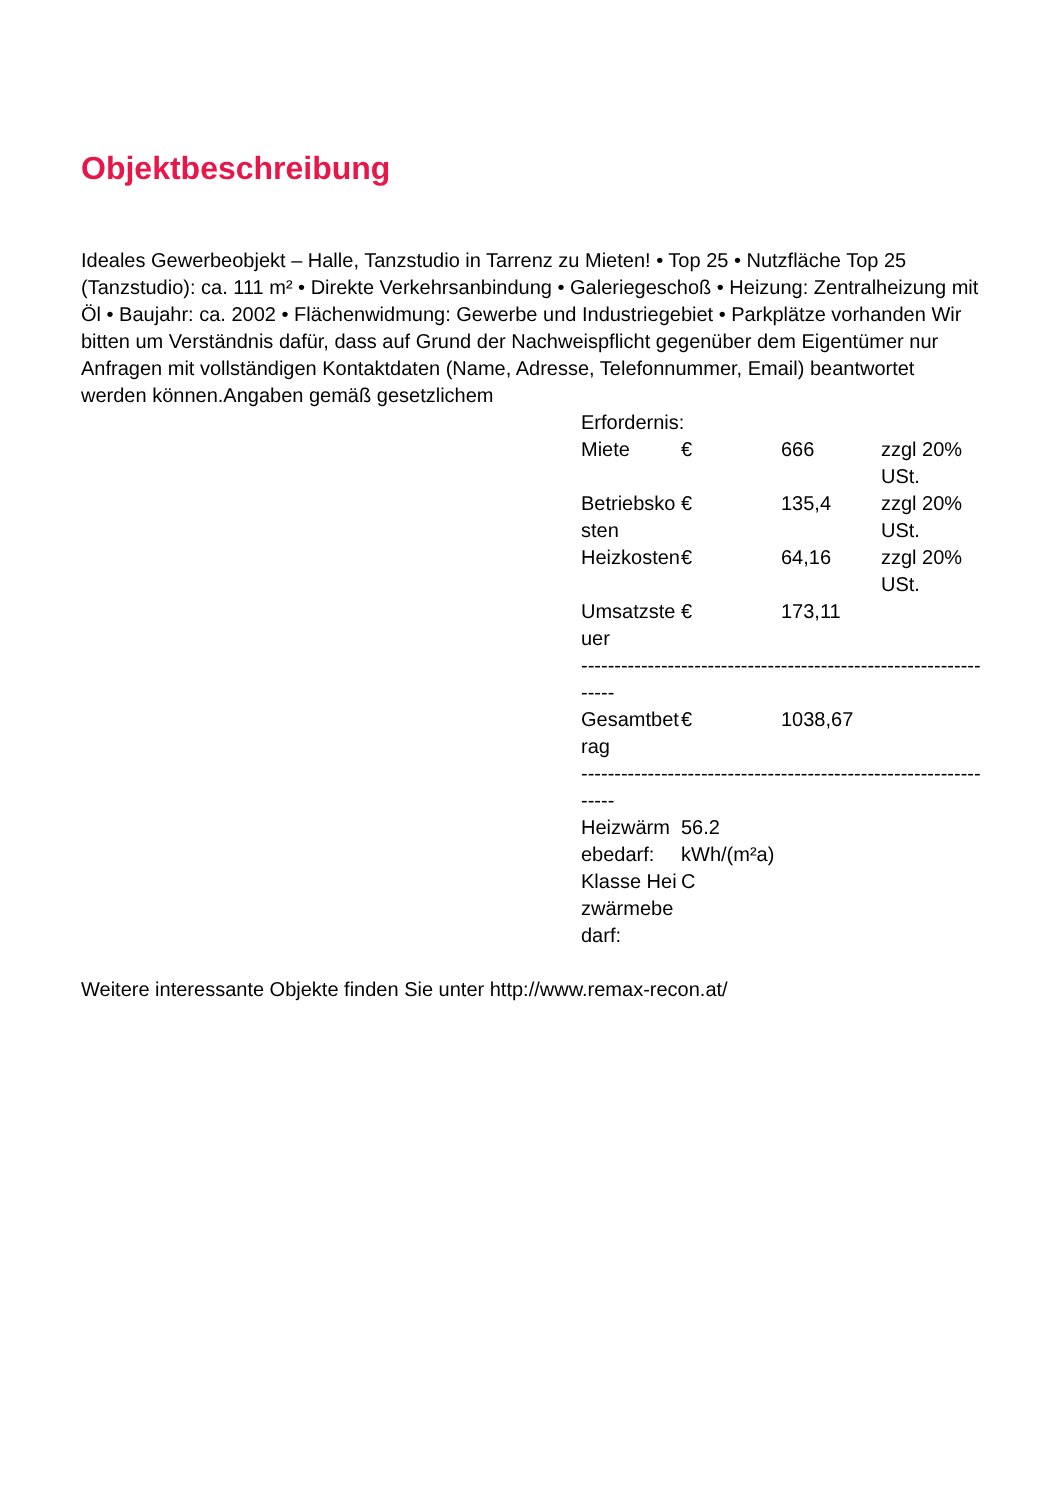Objektbeschreibung
Ideales Gewerbeobjekt – Halle, Tanzstudio in Tarrenz zu Mieten! • Top 25 • Nutzfläche Top 25 (Tanzstudio): ca. 111 m² • Direkte Verkehrsanbindung • Galeriegeschoß • Heizung: Zentralheizung mit Öl • Baujahr: ca. 2002 • Flächenwidmung: Gewerbe und Industriegebiet • Parkplätze vorhanden Wir bitten um Verständnis dafür, dass auf Grund der Nachweispflicht gegenüber dem Eigentümer nur Anfragen mit vollständigen Kontaktdaten (Name, Adresse, Telefonnummer, Email) beantwortet werden können.Angaben gemäß gesetzlichem
| Erfordernis: | | | |
| Miete | € | 666 | zzgl 20% USt. |
| Betriebskosten | € | 135,4 | zzgl 20% USt. |
| Heizkosten | € | 64,16 | zzgl 20% USt. |
| Umsatzsteuer | € | 173,11 | |
| ----------------------------------------------------------------- | | | |
| Gesamtbetrag | € | 1038,67 | |
| ----------------------------------------------------------------- | | | |
| Heizwärmebedarf: | 56.2 kWh/(m²a) | | |
| Klasse Heizwärmebedarf: | C | | |
Weitere interessante Objekte finden Sie unter http://www.remax-recon.at/